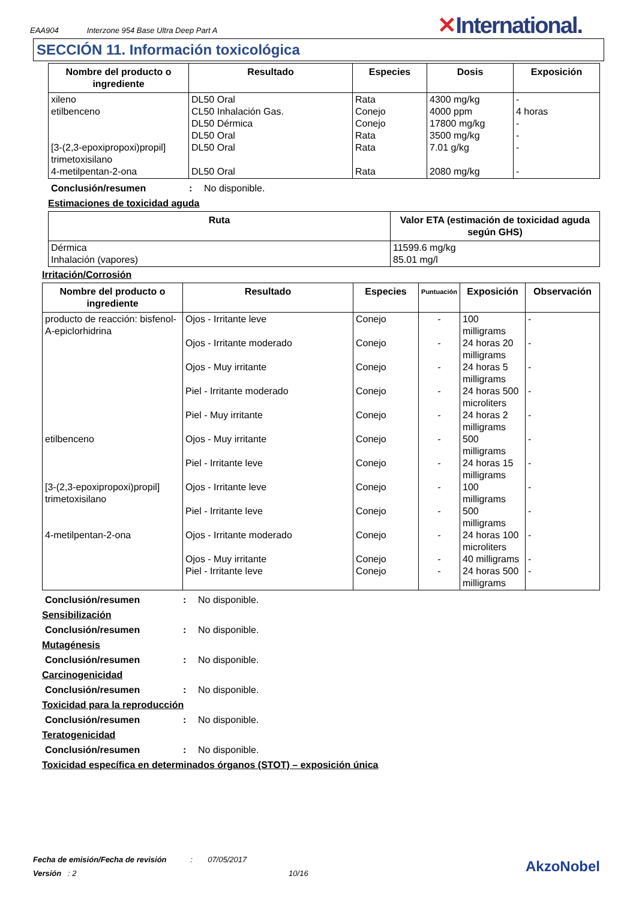EAA904 Interzone 954 Base Ultra Deep Part A
✕International.
SECCIÓN 11. Información toxicológica
| Nombre del producto o ingrediente | Resultado | Especies | Dosis | Exposición |
| --- | --- | --- | --- | --- |
| xileno etilbenceno [3-(2,3-epoxipropoxi)propil] trimetoxisilano 4-metilpentan-2-ona | DL50 Oral CL50 Inhalación Gas. DL50 Dérmica DL50 Oral DL50 Oral DL50 Oral | Rata Conejo Conejo Rata Rata Rata | 4300 mg/kg 4000 ppm 17800 mg/kg 3500 mg/kg 7.01 g/kg 2080 mg/kg | - 4 horas - - - - |
Conclusión/resumen: No disponible.
Estimaciones de toxicidad aguda
| Ruta | Valor ETA (estimación de toxicidad aguda según GHS) |
| --- | --- |
| Dérmica Inhalación (vapores) | 11599.6 mg/kg 85.01 mg/l |
Irritación/Corrosión
| Nombre del producto o ingrediente | Resultado | Especies | Puntuación | Exposición | Observación |
| --- | --- | --- | --- | --- | --- |
| producto de reacción: bisfenol-A-epiclorhidrina etilbenceno [3-(2,3-epoxipropoxi)propil] trimetoxisilano 4-metilpentan-2-ona | Ojos - Irritante leve Ojos - Irritante moderado Ojos - Muy irritante Piel - Irritante moderado Piel - Muy irritante Ojos - Muy irritante Piel - Irritante leve Ojos - Irritante leve Piel - Irritante leve Ojos - Irritante moderado Ojos - Muy irritante Piel - Irritante leve | Conejo Conejo Conejo Conejo Conejo Conejo Conejo Conejo Conejo Conejo Conejo Conejo | - - - - - - - - - - - - | 100 milligrams 24 horas 20 milligrams 24 horas 5 milligrams 24 horas 500 microliters 24 horas 2 milligrams 500 milligrams 24 horas 15 milligrams 100 milligrams 500 milligrams 24 horas 100 microliters 40 milligrams 24 horas 500 milligrams | - - - - - - - - - - - - |
Conclusión/resumen: No disponible.
Sensibilización
Conclusión/resumen: No disponible.
Mutagénesis
Conclusión/resumen: No disponible.
Carcinogenicidad
Conclusión/resumen: No disponible.
Toxicidad para la reproducción
Conclusión/resumen: No disponible.
Teratogenicidad
Conclusión/resumen: No disponible.
Toxicidad específica en determinados órganos (STOT) – exposición única
Fecha de emisión/Fecha de revisión : 07/05/2017
Versión : 2 10/16
AkzoNobel